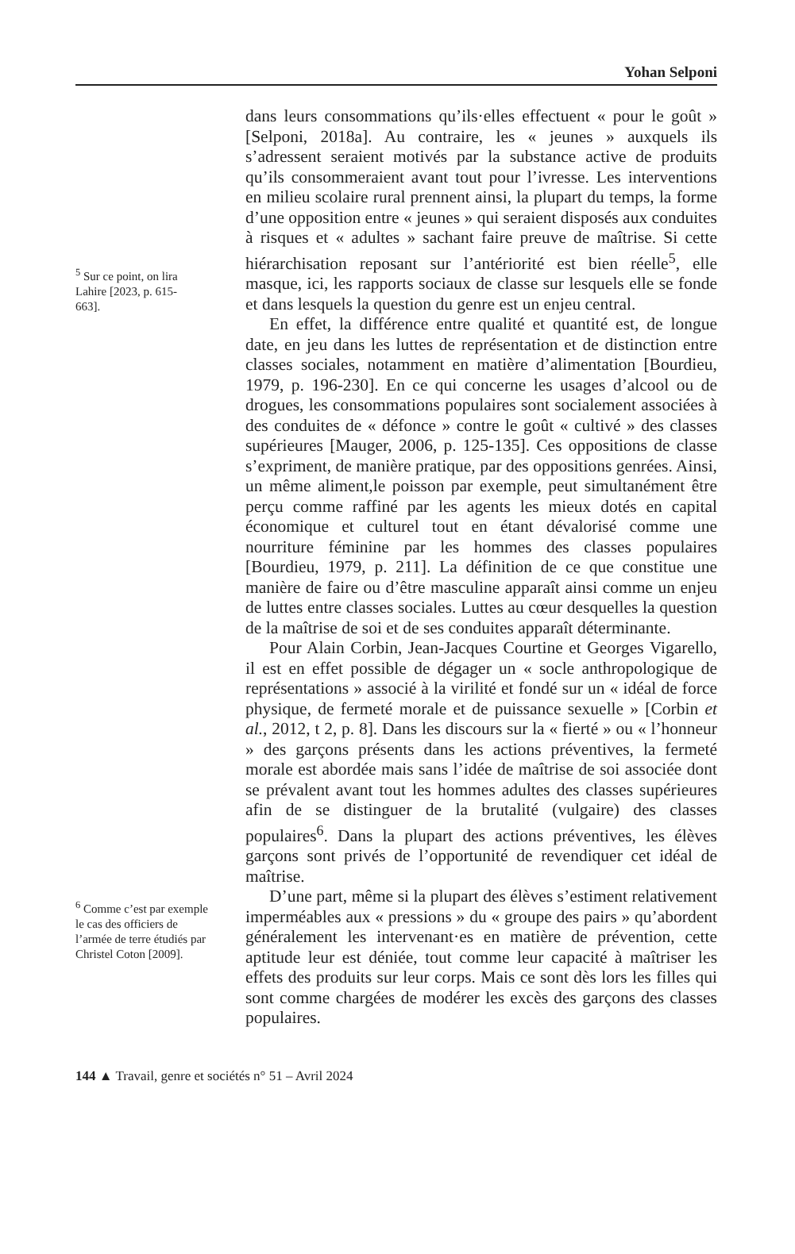Yohan Selponi
<sup>5</sup> Sur ce point, on lira Lahire [2023, p. 615-663].
<sup>6</sup> Comme c’est par exemple le cas des officiers de l’armée de terre étudiés par Christel Coton [2009].
dans leurs consommations qu’ils·elles effectuent « pour le goût » [Selponi, 2018a]. Au contraire, les « jeunes » auxquels ils s’adressent seraient motivés par la substance active de produits qu’ils consommeraient avant tout pour l’ivresse. Les interventions en milieu scolaire rural prennent ainsi, la plupart du temps, la forme d’une opposition entre « jeunes » qui seraient disposés aux conduites à risques et « adultes » sachant faire preuve de maîtrise. Si cette hiérarchisation reposant sur l’antériorité est bien réelle<sup>5</sup>, elle masque, ici, les rapports sociaux de classe sur lesquels elle se fonde et dans lesquels la question du genre est un enjeu central.
En effet, la différence entre qualité et quantité est, de longue date, en jeu dans les luttes de représentation et de distinction entre classes sociales, notamment en matière d’alimentation [Bourdieu, 1979, p. 196-230]. En ce qui concerne les usages d’alcool ou de drogues, les consommations populaires sont socialement associées à des conduites de « défonce » contre le goût « cultivé » des classes supérieures [Mauger, 2006, p. 125-135]. Ces oppositions de classe s’expriment, de manière pratique, par des oppositions genrées. Ainsi, un même aliment,le poisson par exemple, peut simultanément être perçu comme raffiné par les agents les mieux dotés en capital économique et culturel tout en étant dévalorisé comme une nourriture féminine par les hommes des classes populaires [Bourdieu, 1979, p. 211]. La définition de ce que constitue une manière de faire ou d’être masculine apparaît ainsi comme un enjeu de luttes entre classes sociales. Luttes au cœur desquelles la question de la maîtrise de soi et de ses conduites apparaît déterminante.
Pour Alain Corbin, Jean-Jacques Courtine et Georges Vigarello, il est en effet possible de dégager un « socle anthropologique de représentations » associé à la virilité et fondé sur un « idéal de force physique, de fermeté morale et de puissance sexuelle » [Corbin et al., 2012, t 2, p. 8]. Dans les discours sur la « fierté » ou « l’honneur » des garçons présents dans les actions préventives, la fermeté morale est abordée mais sans l’idée de maîtrise de soi associée dont se prévalent avant tout les hommes adultes des classes supérieures afin de se distinguer de la brutalité (vulgaire) des classes populaires<sup>6</sup>. Dans la plupart des actions préventives, les élèves garçons sont privés de l’opportunité de revendiquer cet idéal de maîtrise.
D’une part, même si la plupart des élèves s’estiment relativement imperméables aux « pressions » du « groupe des pairs » qu’abordent généralement les intervenant·es en matière de prévention, cette aptitude leur est déniée, tout comme leur capacité à maîtriser les effets des produits sur leur corps. Mais ce sont dès lors les filles qui sont comme chargées de modérer les excès des garçons des classes populaires.
144 ▲ Travail, genre et sociétés n° 51 – Avril 2024